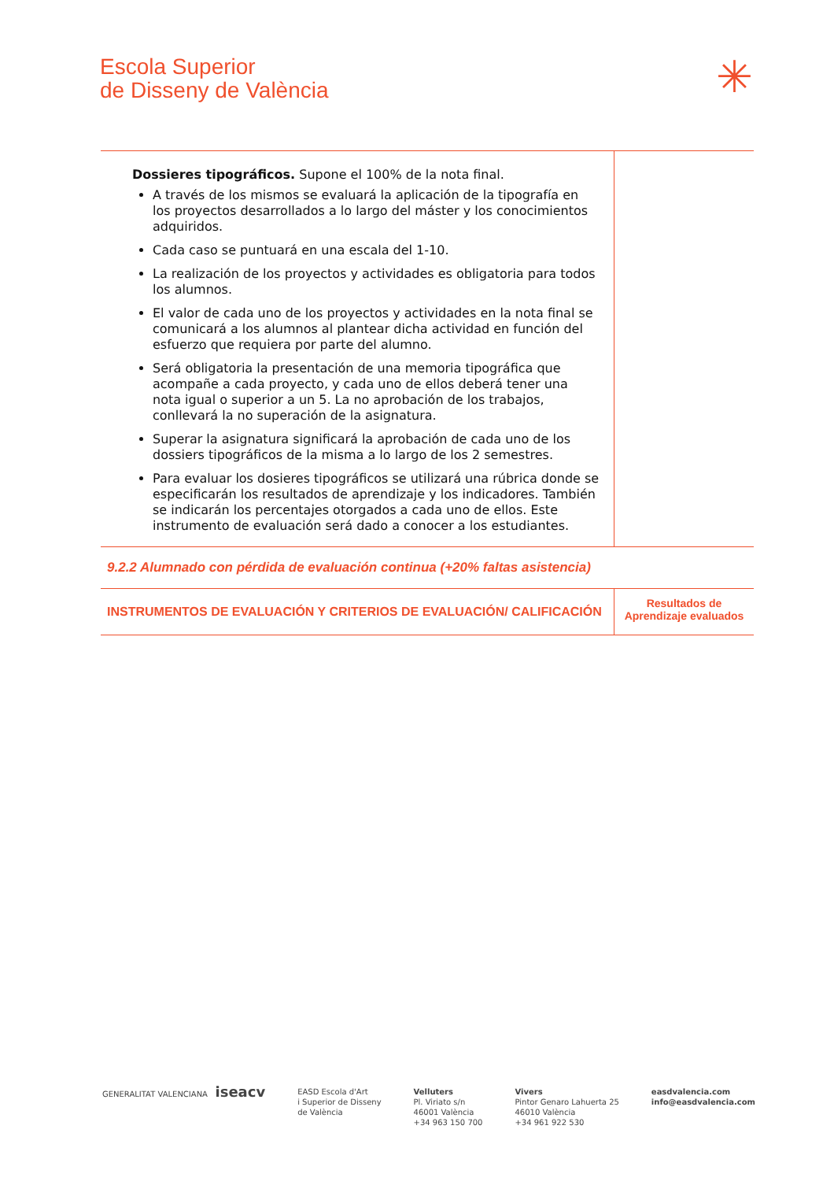Escola Superior
de Disseny de València
✳
| Dossieres tipográficos. Supone el 100% de la nota final. A través de los mismos se evaluará la aplicación de la tipografía en los proyectos desarrollados a lo largo del máster y los conocimientos adquiridos. Cada caso se puntuará en una escala del 1-10. La realización de los proyectos y actividades es obligatoria para todos los alumnos. El valor de cada uno de los proyectos y actividades en la nota final se comunicará a los alumnos al plantear dicha actividad en función del esfuerzo que requiera por parte del alumno. Será obligatoria la presentación de una memoria tipográfica que acompañe a cada proyecto, y cada uno de ellos deberá tener una nota igual o superior a un 5. La no aprobación de los trabajos, conllevará la no superación de la asignatura. Superar la asignatura significará la aprobación de cada uno de los dossiers tipográficos de la misma a lo largo de los 2 semestres. Para evaluar los dosieres tipográficos se utilizará una rúbrica donde se especificarán los resultados de aprendizaje y los indicadores. También se indicarán los percentajes otorgados a cada uno de ellos. Este instrumento de evaluación será dado a conocer a los estudiantes. | |
| 9.2.2 Alumnado con pérdida de evaluación continua (+20% faltas asistencia) | |
| INSTRUMENTOS DE EVALUACIÓN Y CRITERIOS DE EVALUACIÓN/ CALIFICACIÓN | Resultados de Aprendizaje evaluados |
GENERALITAT VALENCIANA iseacv
EASD Escola d'Art
i Superior de Disseny
de València
Velluters
Pl. Viriato s/n
46001 València
+34 963 150 700
Vivers
Pintor Genaro Lahuerta 25
46010 València
+34 961 922 530
easdvalencia.com
info@easdvalencia.com